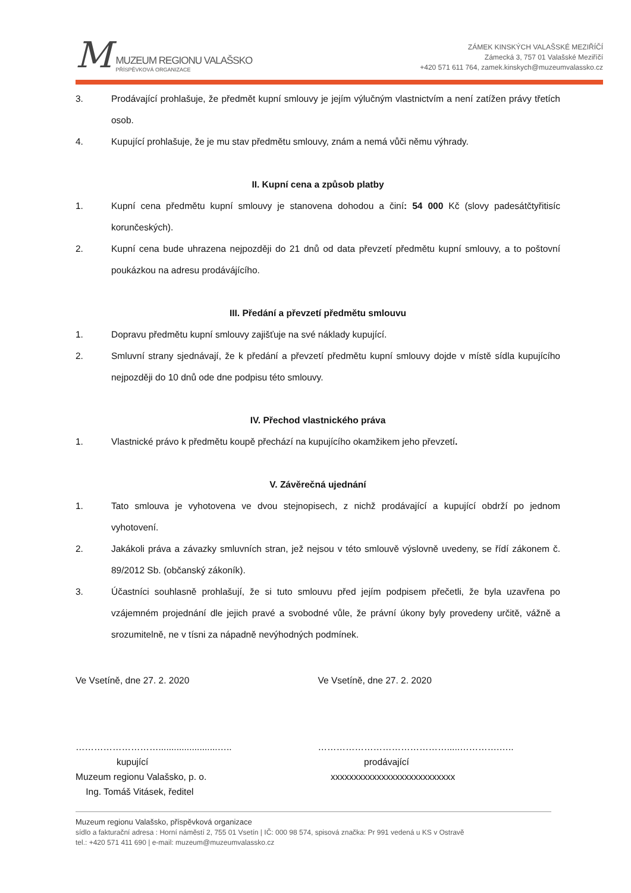M
MUZEUM REGIONU VALAŠSKO
PŘÍSPĚVKOVÁ ORGANIZACE
ZÁMEK KINSKÝCH VALAŠSKÉ MEZIŘÍČÍ
Zámecká 3, 757 01 Valašské Meziříčí
+420 571 611 764, zamek.kinskych@muzeumvalassko.cz
3. Prodávající prohlašuje, že předmět kupní smlouvy je jejím výlučným vlastnictvím a není zatížen právy třetích osob.
4. Kupující prohlašuje, že je mu stav předmětu smlouvy, znám a nemá vůči němu výhrady.
II. Kupní cena a způsob platby
1. Kupní cena předmětu kupní smlouvy je stanovena dohodou a činí: 54 000 Kč (slovy padesátčtyřitisíc korunčeských).
2. Kupní cena bude uhrazena nejpozději do 21 dnů od data převzetí předmětu kupní smlouvy, a to poštovní poukázkou na adresu prodávájícího.
III. Předání a převzetí předmětu smlouvu
1. Dopravu předmětu kupní smlouvy zajišťuje na své náklady kupující.
2. Smluvní strany sjednávají, že k předání a převzetí předmětu kupní smlouvy dojde v místě sídla kupujícího nejpozději do 10 dnů ode dne podpisu této smlouvy.
IV. Přechod vlastnického práva
1. Vlastnické právo k předmětu koupě přechází na kupujícího okamžikem jeho převzetí.
V. Závěrečná ujednání
1. Tato smlouva je vyhotovena ve dvou stejnopisech, z nichž prodávající a kupující obdrží po jednom vyhotovení.
2. Jakákoli práva a závazky smluvních stran, jež nejsou v této smlouvě výslovně uvedeny, se řídí zákonem č. 89/2012 Sb. (občanský zákoník).
3. Účastníci souhlasně prohlašují, že si tuto smlouvu před jejím podpisem přečetli, že byla uzavřena po vzájemném projednání dle jejich pravé a svobodné vůle, že právní úkony byly provedeny určitě, vážně a srozumitelně, ne v tísni za nápadně nevýhodných podmínek.
Ve Vsetíně, dne 27. 2. 2020 Ve Vsetíně, dne 27. 2. 2020
……………………….......................…..
kupující
Muzeum regionu Valašsko, p. o.
Ing. Tomáš Vitásek, ředitel
…………………………………….....………….…..
prodávající
xxxxxxxxxxxxxxxxxxxxxxxxxxx
Muzeum regionu Valašsko, příspěvková organizace
sídlo a fakturační adresa : Horní náměstí 2, 755 01 Vsetín | IČ: 000 98 574, spisová značka: Pr 991 vedená u KS v Ostravě
tel.: +420 571 411 690 | e-mail: muzeum@muzeumvalassko.cz